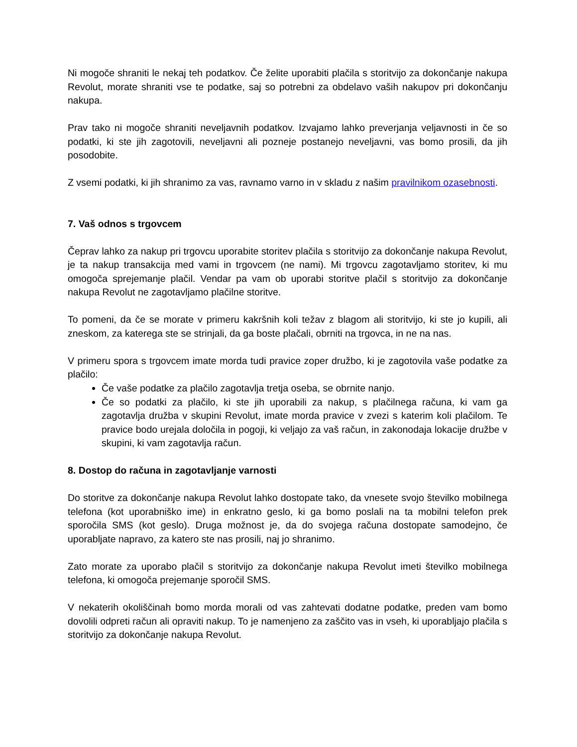Ni mogoče shraniti le nekaj teh podatkov. Če želite uporabiti plačila s storitvijo za dokončanje nakupa Revolut, morate shraniti vse te podatke, saj so potrebni za obdelavo vaših nakupov pri dokončanju nakupa.
Prav tako ni mogoče shraniti neveljavnih podatkov. Izvajamo lahko preverjanja veljavnosti in če so podatki, ki ste jih zagotovili, neveljavni ali pozneje postanejo neveljavni, vas bomo prosili, da jih posodobite.
Z vsemi podatki, ki jih shranimo za vas, ravnamo varno in v skladu z našim pravilnikom ozasebnosti.
7. Vaš odnos s trgovcem
Čeprav lahko za nakup pri trgovcu uporabite storitev plačila s storitvijo za dokončanje nakupa Revolut, je ta nakup transakcija med vami in trgovcem (ne nami). Mi trgovcu zagotavljamo storitev, ki mu omogoča sprejemanje plačil. Vendar pa vam ob uporabi storitve plačil s storitvijo za dokončanje nakupa Revolut ne zagotavljamo plačilne storitve.
To pomeni, da če se morate v primeru kakršnih koli težav z blagom ali storitvijo, ki ste jo kupili, ali zneskom, za katerega ste se strinjali, da ga boste plačali, obrniti na trgovca, in ne na nas.
V primeru spora s trgovcem imate morda tudi pravice zoper družbo, ki je zagotovila vaše podatke za plačilo:
Če vaše podatke za plačilo zagotavlja tretja oseba, se obrnite nanjo.
Če so podatki za plačilo, ki ste jih uporabili za nakup, s plačilnega računa, ki vam ga zagotavlja družba v skupini Revolut, imate morda pravice v zvezi s katerim koli plačilom. Te pravice bodo urejala določila in pogoji, ki veljajo za vaš račun, in zakonodaja lokacije družbe v skupini, ki vam zagotavlja račun.
8. Dostop do računa in zagotavljanje varnosti
Do storitve za dokončanje nakupa Revolut lahko dostopate tako, da vnesete svojo številko mobilnega telefona (kot uporabniško ime) in enkratno geslo, ki ga bomo poslali na ta mobilni telefon prek sporočila SMS (kot geslo). Druga možnost je, da do svojega računa dostopate samodejno, če uporabljate napravo, za katero ste nas prosili, naj jo shranimo.
Zato morate za uporabo plačil s storitvijo za dokončanje nakupa Revolut imeti številko mobilnega telefona, ki omogoča prejemanje sporočil SMS.
V nekaterih okoliščinah bomo morda morali od vas zahtevati dodatne podatke, preden vam bomo dovolili odpreti račun ali opraviti nakup. To je namenjeno za zaščito vas in vseh, ki uporabljajo plačila s storitvijo za dokončanje nakupa Revolut.